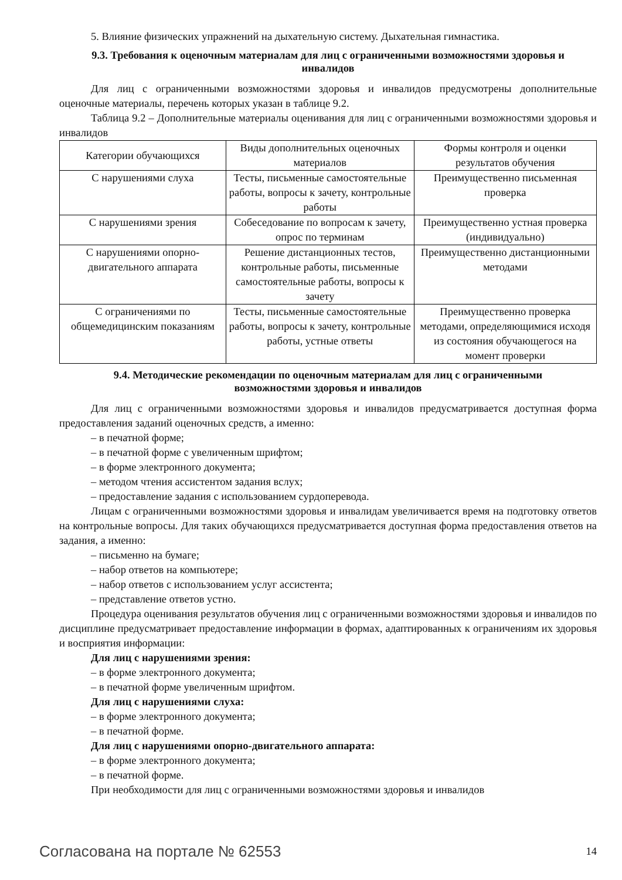5. Влияние физических упражнений на дыхательную систему. Дыхательная гимнастика.
9.3. Требования к оценочным материалам для лиц с ограниченными возможностями здоровья и инвалидов
Для лиц с ограниченными возможностями здоровья и инвалидов предусмотрены дополнительные оценочные материалы, перечень которых указан в таблице 9.2.
Таблица 9.2 – Дополнительные материалы оценивания для лиц с ограниченными возможностями здоровья и инвалидов
| Категории обучающихся | Виды дополнительных оценочных материалов | Формы контроля и оценки результатов обучения |
| С нарушениями слуха | Тесты, письменные самостоятельные работы, вопросы к зачету, контрольные работы | Преимущественно письменная проверка |
| С нарушениями зрения | Собеседование по вопросам к зачету, опрос по терминам | Преимущественно устная проверка (индивидуально) |
| С нарушениями опорно-двигательного аппарата | Решение дистанционных тестов, контрольные работы, письменные самостоятельные работы, вопросы к зачету | Преимущественно дистанционными методами |
| С ограничениями по общемедицинским показаниям | Тесты, письменные самостоятельные работы, вопросы к зачету, контрольные работы, устные ответы | Преимущественно проверка методами, определяющимися исходя из состояния обучающегося на момент проверки |
9.4. Методические рекомендации по оценочным материалам для лиц с ограниченными возможностями здоровья и инвалидов
Для лиц с ограниченными возможностями здоровья и инвалидов предусматривается доступная форма предоставления заданий оценочных средств, а именно:
– в печатной форме;
– в печатной форме с увеличенным шрифтом;
– в форме электронного документа;
– методом чтения ассистентом задания вслух;
– предоставление задания с использованием сурдоперевода.
Лицам с ограниченными возможностями здоровья и инвалидам увеличивается время на подготовку ответов на контрольные вопросы. Для таких обучающихся предусматривается доступная форма предоставления ответов на задания, а именно:
– письменно на бумаге;
– набор ответов на компьютере;
– набор ответов с использованием услуг ассистента;
– представление ответов устно.
Процедура оценивания результатов обучения лиц с ограниченными возможностями здоровья и инвалидов по дисциплине предусматривает предоставление информации в формах, адаптированных к ограничениям их здоровья и восприятия информации:
Для лиц с нарушениями зрения:
– в форме электронного документа;
– в печатной форме увеличенным шрифтом.
Для лиц с нарушениями слуха:
– в форме электронного документа;
– в печатной форме.
Для лиц с нарушениями опорно-двигательного аппарата:
– в форме электронного документа;
– в печатной форме.
При необходимости для лиц с ограниченными возможностями здоровья и инвалидов
Согласована на портале № 62553 14